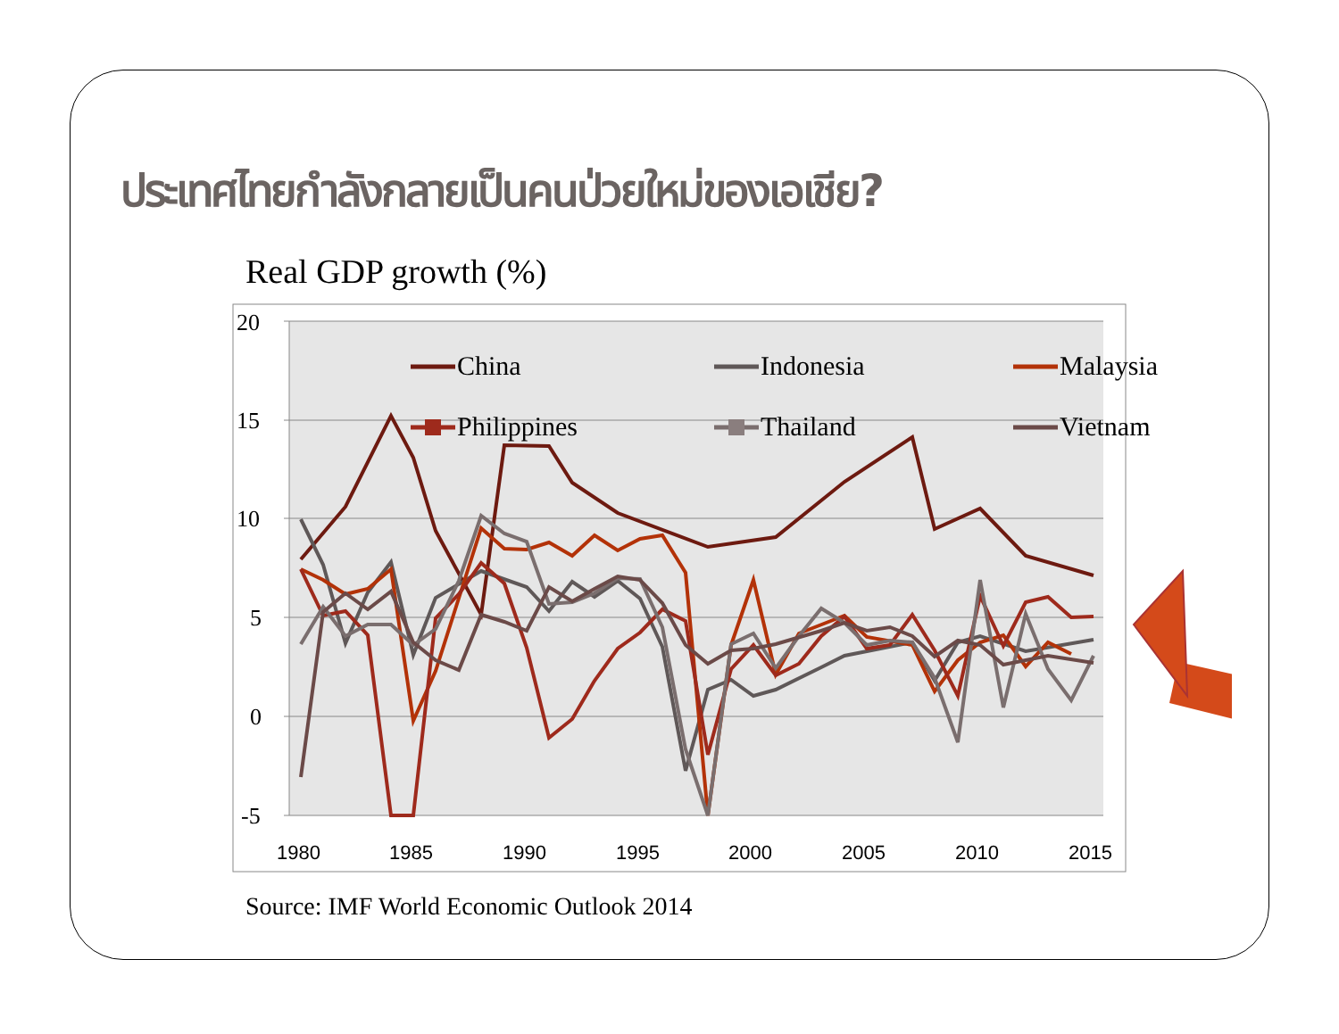ประเทศไทยกำลังกลายเป็นคนป่วยใหม่ของเอเชีย?
Real GDP growth (%)
20
15
10
5
0
-5
1980
1985
1990
1995
2000
2005
2010
2015
China
Indonesia
Malaysia
Philippines
Thailand
Vietnam
Source: IMF World Economic Outlook 2014